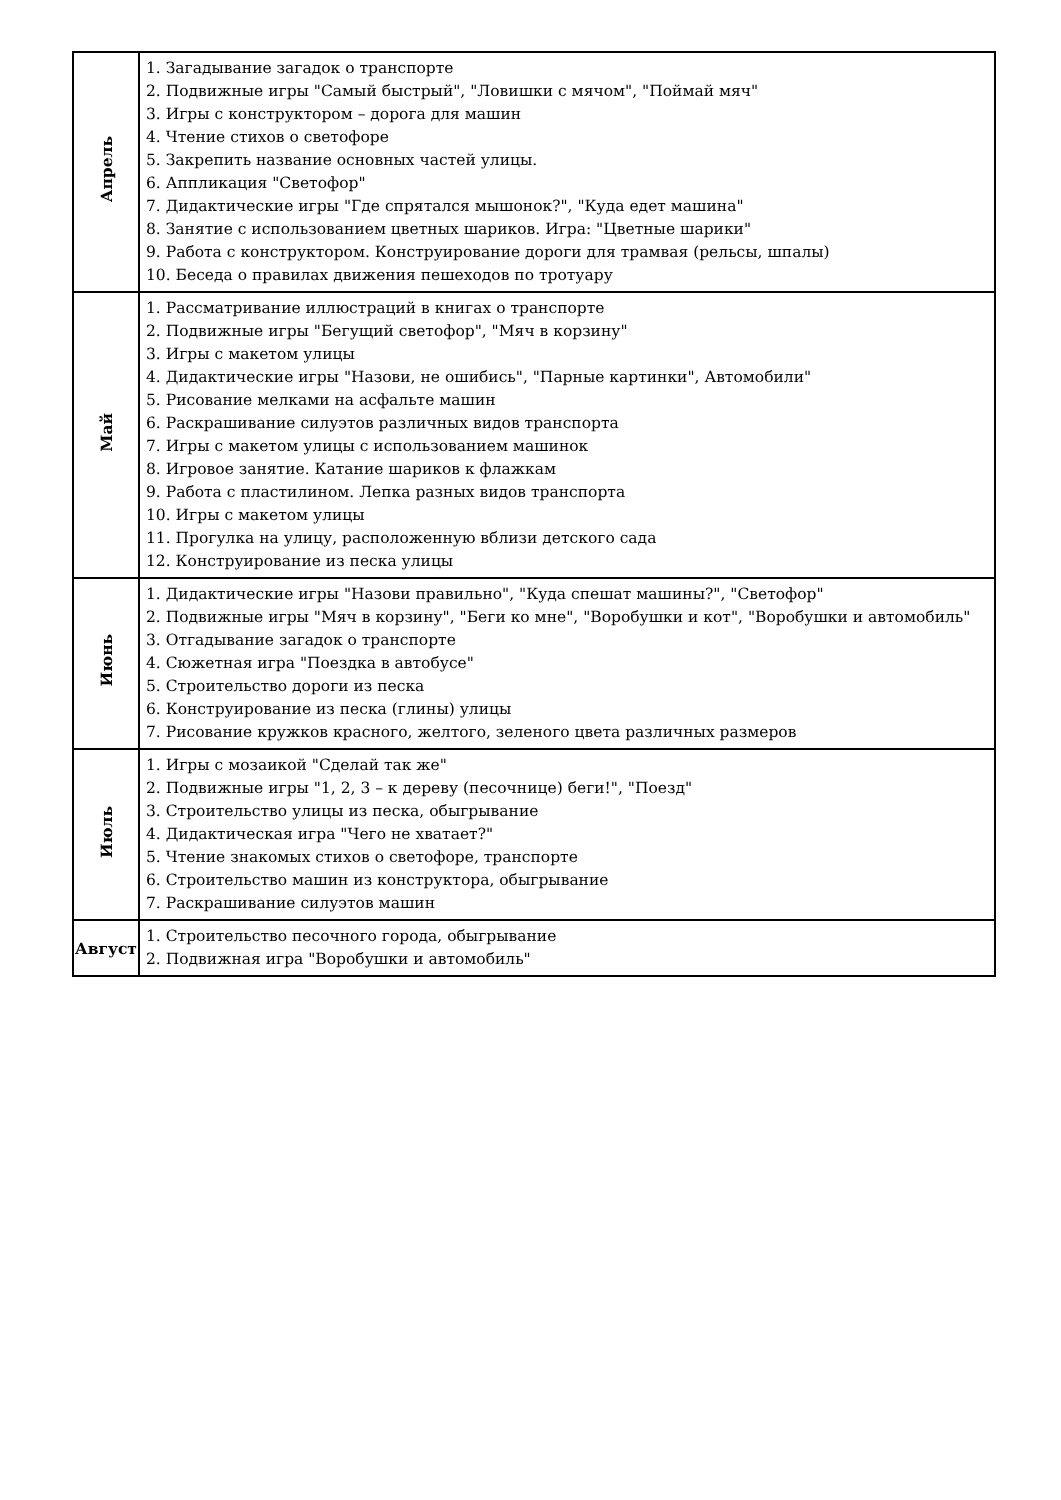| Апрель | 1. Загадывание загадок о транспорте 2. Подвижные игры "Самый быстрый", "Ловишки с мячом", "Поймай мяч" 3. Игры с конструктором – дорога для машин 4. Чтение стихов о светофоре 5. Закрепить название основных частей улицы. 6. Аппликация "Светофор" 7. Дидактические игры "Где спрятался мышонок?", "Куда едет машина" 8. Занятие с использованием цветных шариков. Игра: "Цветные шарики" 9. Работа с конструктором. Конструирование дороги для трамвая (рельсы, шпалы) 10. Беседа о правилах движения пешеходов по тротуару |
| Май | 1. Рассматривание иллюстраций в книгах о транспорте 2. Подвижные игры "Бегущий светофор", "Мяч в корзину" 3. Игры с макетом улицы 4. Дидактические игры "Назови, не ошибись", "Парные картинки", Автомобили" 5. Рисование мелками на асфальте машин 6. Раскрашивание силуэтов различных видов транспорта 7. Игры с макетом улицы с использованием машинок 8. Игровое занятие. Катание шариков к флажкам 9. Работа с пластилином. Лепка разных видов транспорта 10. Игры с макетом улицы 11. Прогулка на улицу, расположенную вблизи детского сада 12. Конструирование из песка улицы |
| Июнь | 1. Дидактические игры "Назови правильно", "Куда спешат машины?", "Светофор" 2. Подвижные игры "Мяч в корзину", "Беги ко мне", "Воробушки и кот", "Воробушки и автомобиль" 3. Отгадывание загадок о транспорте 4. Сюжетная игра "Поездка в автобусе" 5. Строительство дороги из песка 6. Конструирование из песка (глины) улицы 7. Рисование кружков красного, желтого, зеленого цвета различных размеров |
| Июль | 1. Игры с мозаикой "Сделай так же" 2. Подвижные игры "1, 2, 3 – к дереву (песочнице) беги!", "Поезд" 3. Строительство улицы из песка, обыгрывание 4. Дидактическая игра "Чего не хватает?" 5. Чтение знакомых стихов о светофоре, транспорте 6. Строительство машин из конструктора, обыгрывание 7. Раскрашивание силуэтов машин |
| Август | 1. Строительство песочного города, обыгрывание 2. Подвижная игра "Воробушки и автомобиль" |